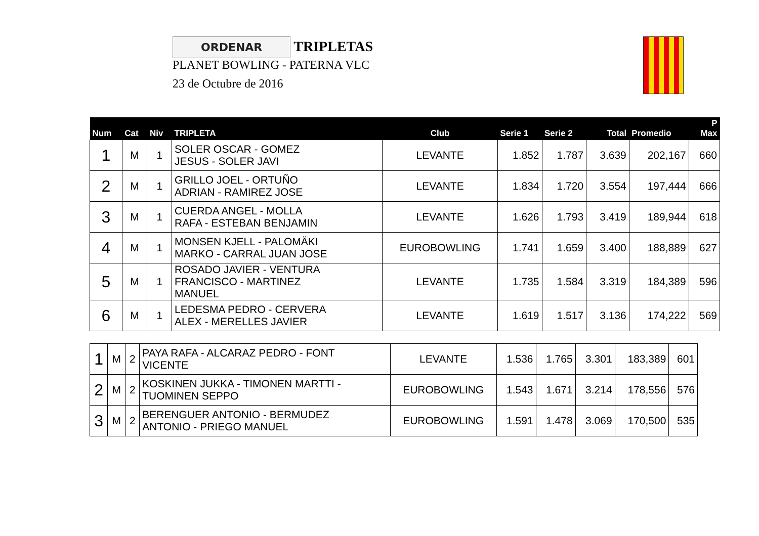ORDENAR TRIPLETAS
PLANET BOWLING - PATERNA VLC
23 de Octubre de 2016
| Num | Cat | Niv | TRIPLETA | Club | Serie 1 | Serie 2 | Total | Promedio | P Max |
| --- | --- | --- | --- | --- | --- | --- | --- | --- | --- |
| 1 | M | 1 | SOLER OSCAR - GOMEZ JESUS - SOLER JAVI | LEVANTE | 1.852 | 1.787 | 3.639 | 202,167 | 660 |
| 2 | M | 1 | GRILLO JOEL - ORTUÑO ADRIAN - RAMIREZ JOSE | LEVANTE | 1.834 | 1.720 | 3.554 | 197,444 | 666 |
| 3 | M | 1 | CUERDA ANGEL - MOLLA RAFA - ESTEBAN BENJAMIN | LEVANTE | 1.626 | 1.793 | 3.419 | 189,944 | 618 |
| 4 | M | 1 | MONSEN KJELL - PALOMÄKI MARKO - CARRAL JUAN JOSE | EUROBOWLING | 1.741 | 1.659 | 3.400 | 188,889 | 627 |
| 5 | M | 1 | ROSADO JAVIER - VENTURA FRANCISCO - MARTINEZ MANUEL | LEVANTE | 1.735 | 1.584 | 3.319 | 184,389 | 596 |
| 6 | M | 1 | LEDESMA PEDRO - CERVERA ALEX - MERELLES JAVIER | LEVANTE | 1.619 | 1.517 | 3.136 | 174,222 | 569 |
| 1 | M | 2 | PAYA RAFA - ALCARAZ PEDRO - FONT VICENTE | LEVANTE | 1.536 | 1.765 | 3.301 | 183,389 | 601 |
| 2 | M | 2 | KOSKINEN JUKKA - TIMONEN MARTTI - TUOMINEN SEPPO | EUROBOWLING | 1.543 | 1.671 | 3.214 | 178,556 | 576 |
| 3 | M | 2 | BERENGUER ANTONIO - BERMUDEZ ANTONIO - PRIEGO MANUEL | EUROBOWLING | 1.591 | 1.478 | 3.069 | 170,500 | 535 |